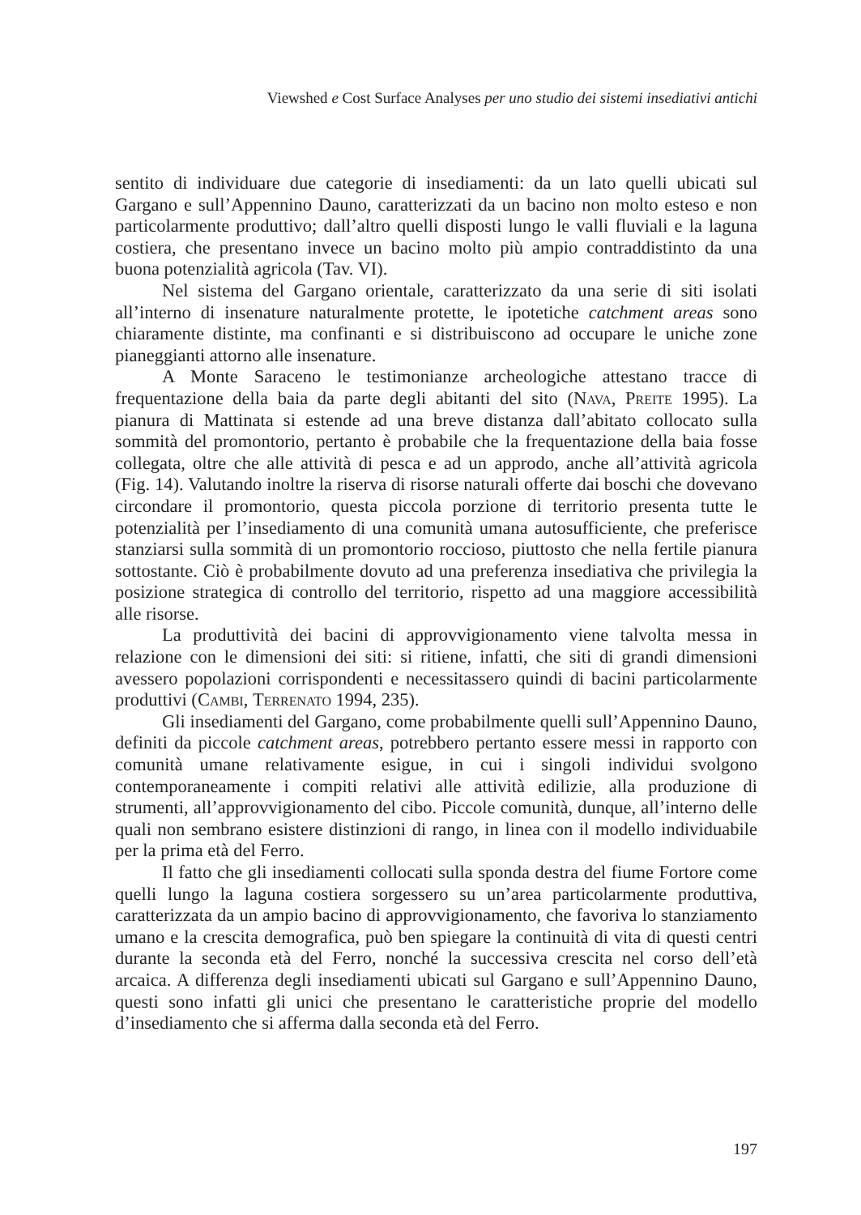Viewshed e Cost Surface Analyses per uno studio dei sistemi insediativi antichi
sentito di individuare due categorie di insediamenti: da un lato quelli ubicati sul Gargano e sull’Appennino Dauno, caratterizzati da un bacino non molto esteso e non particolarmente produttivo; dall’altro quelli disposti lungo le valli fluviali e la laguna costiera, che presentano invece un bacino molto più ampio contraddistinto da una buona potenzialità agricola (Tav. VI).
Nel sistema del Gargano orientale, caratterizzato da una serie di siti isolati all’interno di insenature naturalmente protette, le ipotetiche catchment areas sono chiaramente distinte, ma confinanti e si distribuiscono ad occupare le uniche zone pianeggianti attorno alle insenature.
A Monte Saraceno le testimonianze archeologiche attestano tracce di frequentazione della baia da parte degli abitanti del sito (Nava, Preite 1995). La pianura di Mattinata si estende ad una breve distanza dall’abitato collocato sulla sommità del promontorio, pertanto è probabile che la frequentazione della baia fosse collegata, oltre che alle attività di pesca e ad un approdo, anche all’attività agricola (Fig. 14). Valutando inoltre la riserva di risorse naturali offerte dai boschi che dovevano circondare il promontorio, questa piccola porzione di territorio presenta tutte le potenzialità per l’insediamento di una comunità umana autosufficiente, che preferisce stanziarsi sulla sommità di un promontorio roccioso, piuttosto che nella fertile pianura sottostante. Ciò è probabilmente dovuto ad una preferenza insediativa che privilegia la posizione strategica di controllo del territorio, rispetto ad una maggiore accessibilità alle risorse.
La produttività dei bacini di approvvigionamento viene talvolta messa in relazione con le dimensioni dei siti: si ritiene, infatti, che siti di grandi dimensioni avessero popolazioni corrispondenti e necessitassero quindi di bacini particolarmente produttivi (Cambi, Terrenato 1994, 235).
Gli insediamenti del Gargano, come probabilmente quelli sull’Appennino Dauno, definiti da piccole catchment areas, potrebbero pertanto essere messi in rapporto con comunità umane relativamente esigue, in cui i singoli individui svolgono contemporaneamente i compiti relativi alle attività edilizie, alla produzione di strumenti, all’approvvigionamento del cibo. Piccole comunità, dunque, all’interno delle quali non sembrano esistere distinzioni di rango, in linea con il modello individuabile per la prima età del Ferro.
Il fatto che gli insediamenti collocati sulla sponda destra del fiume Fortore come quelli lungo la laguna costiera sorgessero su un’area particolarmente produttiva, caratterizzata da un ampio bacino di approvvigionamento, che favoriva lo stanziamento umano e la crescita demografica, può ben spiegare la continuità di vita di questi centri durante la seconda età del Ferro, nonché la successiva crescita nel corso dell’età arcaica. A differenza degli insediamenti ubicati sul Gargano e sull’Appennino Dauno, questi sono infatti gli unici che presentano le caratteristiche proprie del modello d’insediamento che si afferma dalla seconda età del Ferro.
197